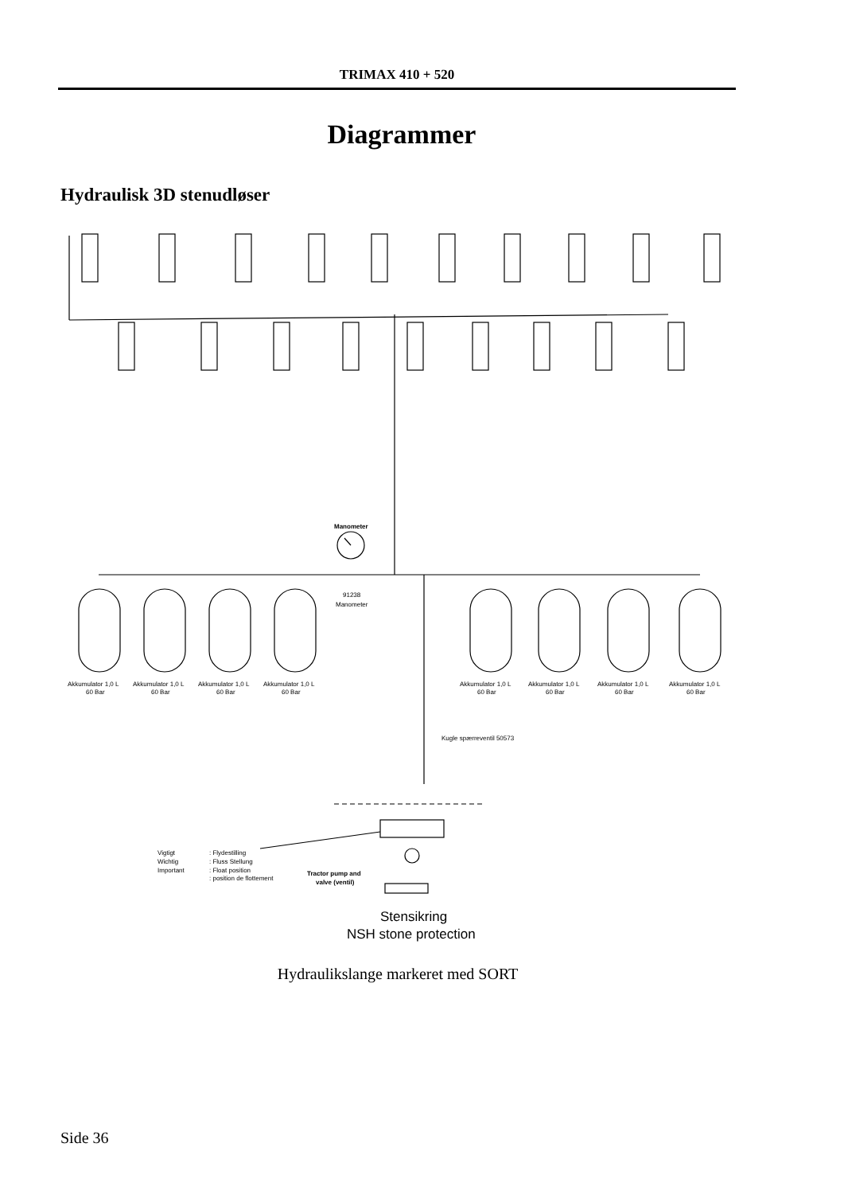TRIMAX 410 + 520
Diagrammer
Hydraulisk 3D stenudløser
Manometer
91238
Manometer
Akkumulator 1,0 L
Akkumulator 1,0 L
Akkumulator 1,0 L
Akkumulator 1,0 L
60 Bar
60 Bar
60 Bar
60 Bar
Akkumulator 1,0 L
Akkumulator 1,0 L
Akkumulator 1,0 L
Akkumulator 1,0 L
60 Bar
60 Bar
60 Bar
60 Bar
Kugle spærreventil 50573
Vigtigt
Wichtig
Important
: Flydestilling
: Fluss Stellung
: Float position
: position de flottement
Tractor pump and
valve (ventil)
Stensikring
NSH stone protection
Hydraulikslange markeret med SORT
Side 36